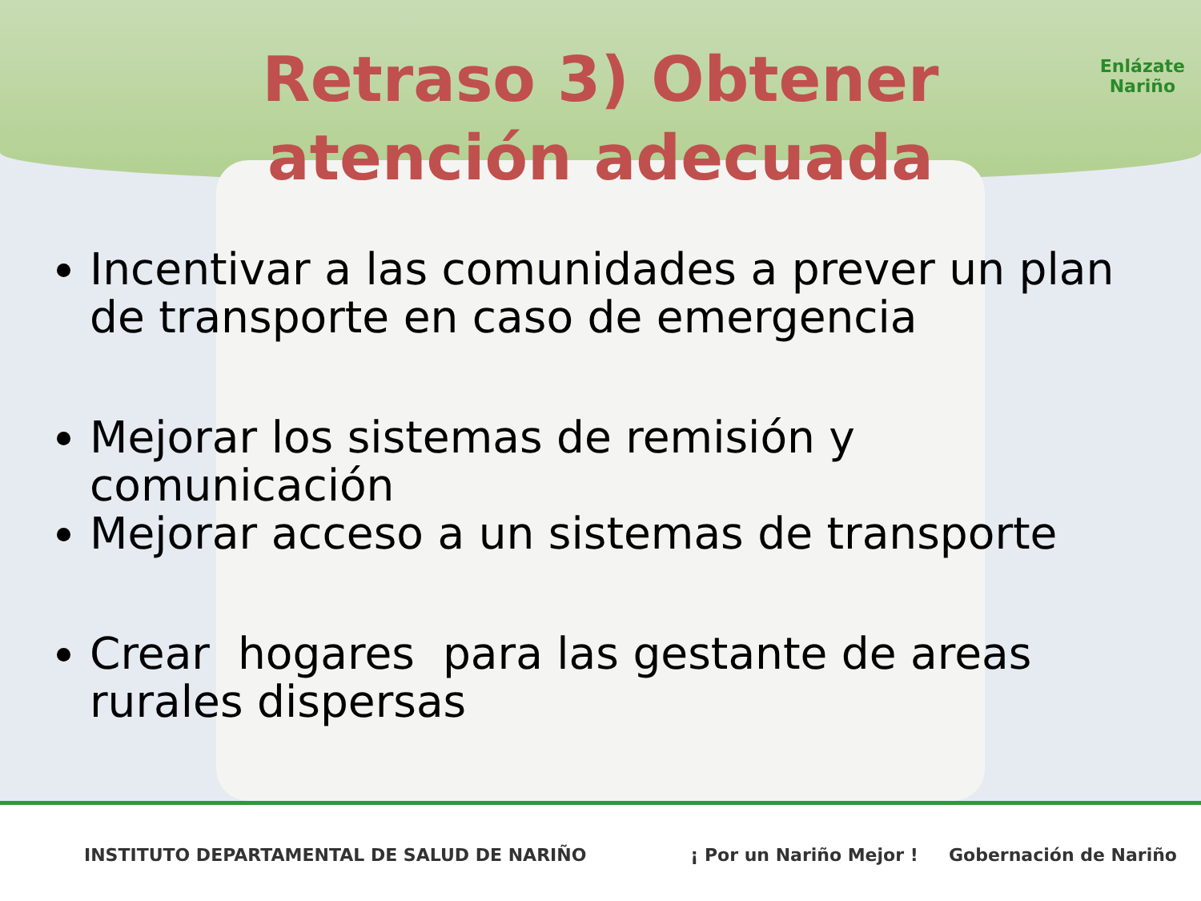Enlázate
Nariño
Retraso 3) Obtener atención adecuada
Incentivar a las comunidades a prever un plan de transporte en caso de emergencia
Mejorar los sistemas de remisión y comunicación
Mejorar acceso a un sistemas de transporte
Crear hogares para las gestante de areas rurales dispersas
INSTITUTO DEPARTAMENTAL DE SALUD DE NARIÑO ¡ Por un Nariño Mejor ! Gobernación de Nariño